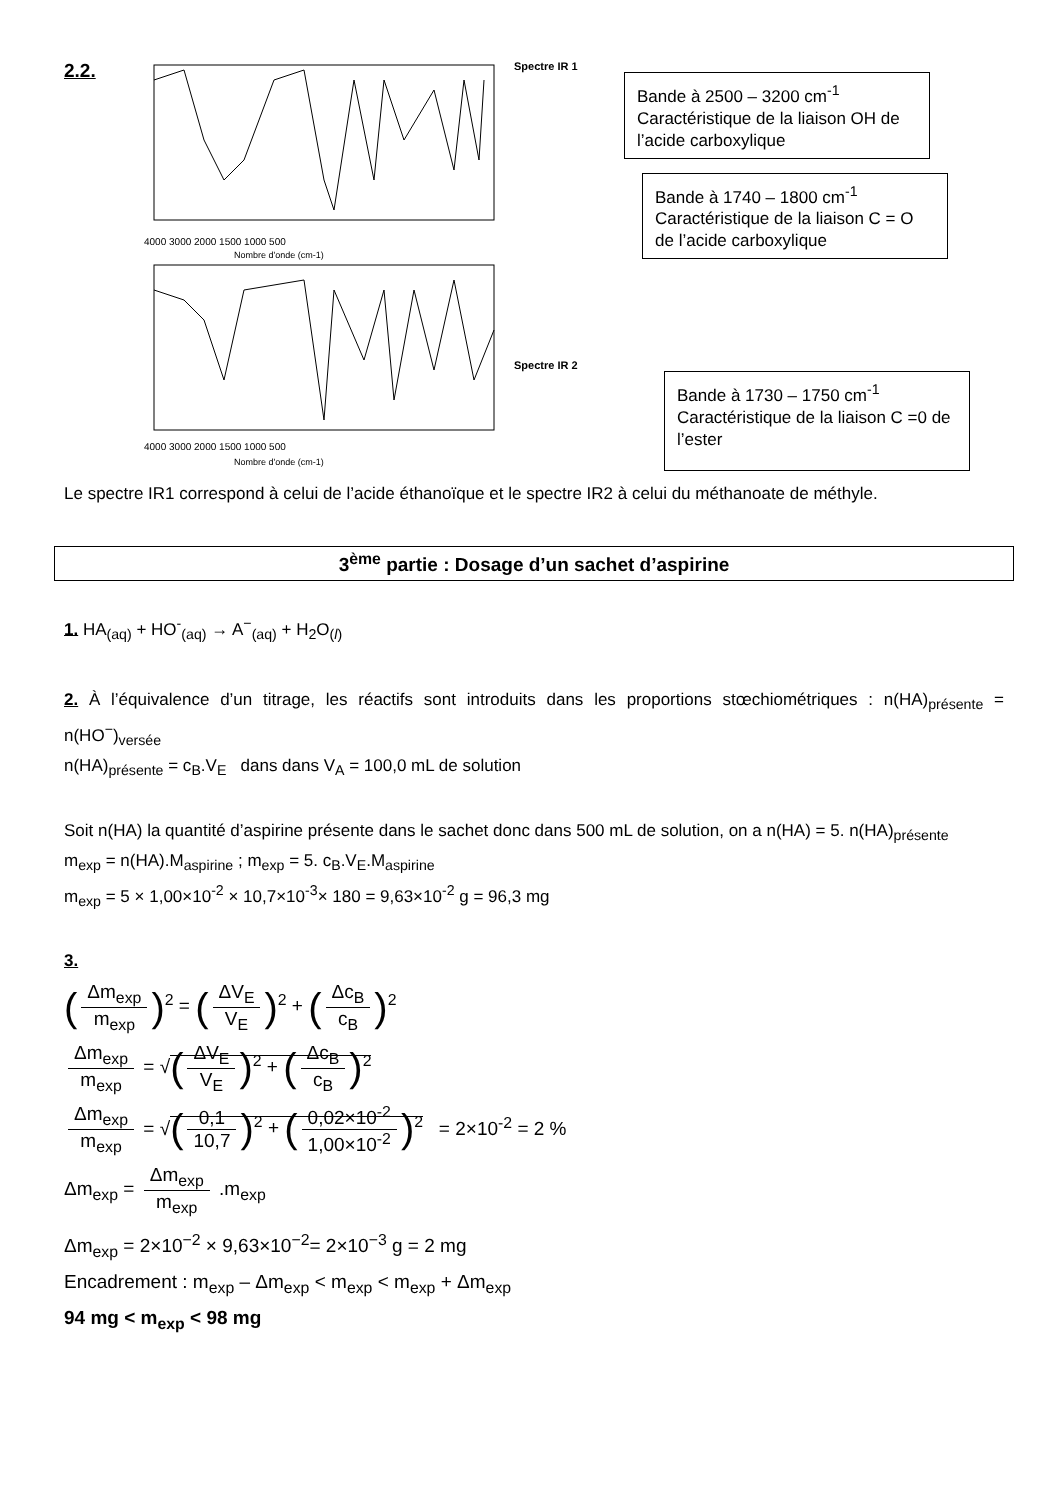2.2.
4000 3000 2000 1500 1000 500
Nombre d'onde (cm-1)
4000 3000 2000 1500 1000 500
Nombre d'onde (cm-1)
Spectre IR 1
Bande à 2500 – 3200 cm<sup>-1</sup> Caractéristique de la liaison OH de l’acide carboxylique
Bande à 1740 – 1800 cm<sup>-1</sup> Caractéristique de la liaison C = O de l’acide carboxylique
Spectre IR 2
Bande à 1730 – 1750 cm<sup>-1</sup> Caractéristique de la liaison C =0 de l’ester
Le spectre IR1 correspond à celui de l’acide éthanoïque et le spectre IR2 à celui du méthanoate de méthyle.
3<sup>ème</sup> partie : Dosage d’un sachet d’aspirine
1. HA<sub>(aq)</sub> + HO<sup>-</sup><sub>(aq)</sub> → A<sup>−</sup><sub>(aq)</sub> + H<sub>2</sub>O<sub>(l)</sub>
2. À l’équivalence d’un titrage, les réactifs sont introduits dans les proportions stœchiométriques : n(HA)<sub>présente</sub> = n(HO<sup>−</sup>)<sub>versée</sub>
n(HA)<sub>présente</sub> = c<sub>B</sub>.V<sub>E</sub> dans dans V<sub>A</sub> = 100,0 mL de solution
Soit n(HA) la quantité d’aspirine présente dans le sachet donc dans 500 mL de solution, on a n(HA) = 5. n(HA)<sub>présente</sub>
m<sub>exp</sub> = n(HA).M<sub>aspirine</sub> ; m<sub>exp</sub> = 5. c<sub>B</sub>.V<sub>E</sub>.M<sub>aspirine</sub>
m<sub>exp</sub> = 5 × 1,00×10<sup>-2</sup> × 10,7×10<sup>-3</sup>× 180 = 9,63×10<sup>-2</sup> g = 96,3 mg
3.
(Δm<sub>exp</sub> m<sub>exp</sub>)<sup>2</sup> = (ΔV<sub>E</sub> V<sub>E</sub>)<sup>2</sup> + (Δc<sub>B</sub> c<sub>B</sub>)<sup>2</sup>
Δm<sub>exp</sub> m<sub>exp</sub> = √(ΔV<sub>E</sub> V<sub>E</sub>)<sup>2</sup> + (Δc<sub>B</sub> c<sub>B</sub>)<sup>2</sup>
Δm<sub>exp</sub> m<sub>exp</sub> = √(0,1 10,7)<sup>2</sup> + (0,02×10<sup>-2</sup> 1,00×10<sup>-2</sup>)<sup>2</sup> = 2×10<sup>-2</sup> = 2 %
Δm<sub>exp</sub> = Δm<sub>exp</sub> m<sub>exp</sub> .m<sub>exp</sub>
Δm<sub>exp</sub> = 2×10<sup>−2</sup> × 9,63×10<sup>−2</sup>= 2×10<sup>−3</sup> g = 2 mg
Encadrement : m<sub>exp</sub> – Δm<sub>exp</sub> < m<sub>exp</sub> < m<sub>exp</sub> + Δm<sub>exp</sub>
94 mg < m<sub>exp</sub> < 98 mg